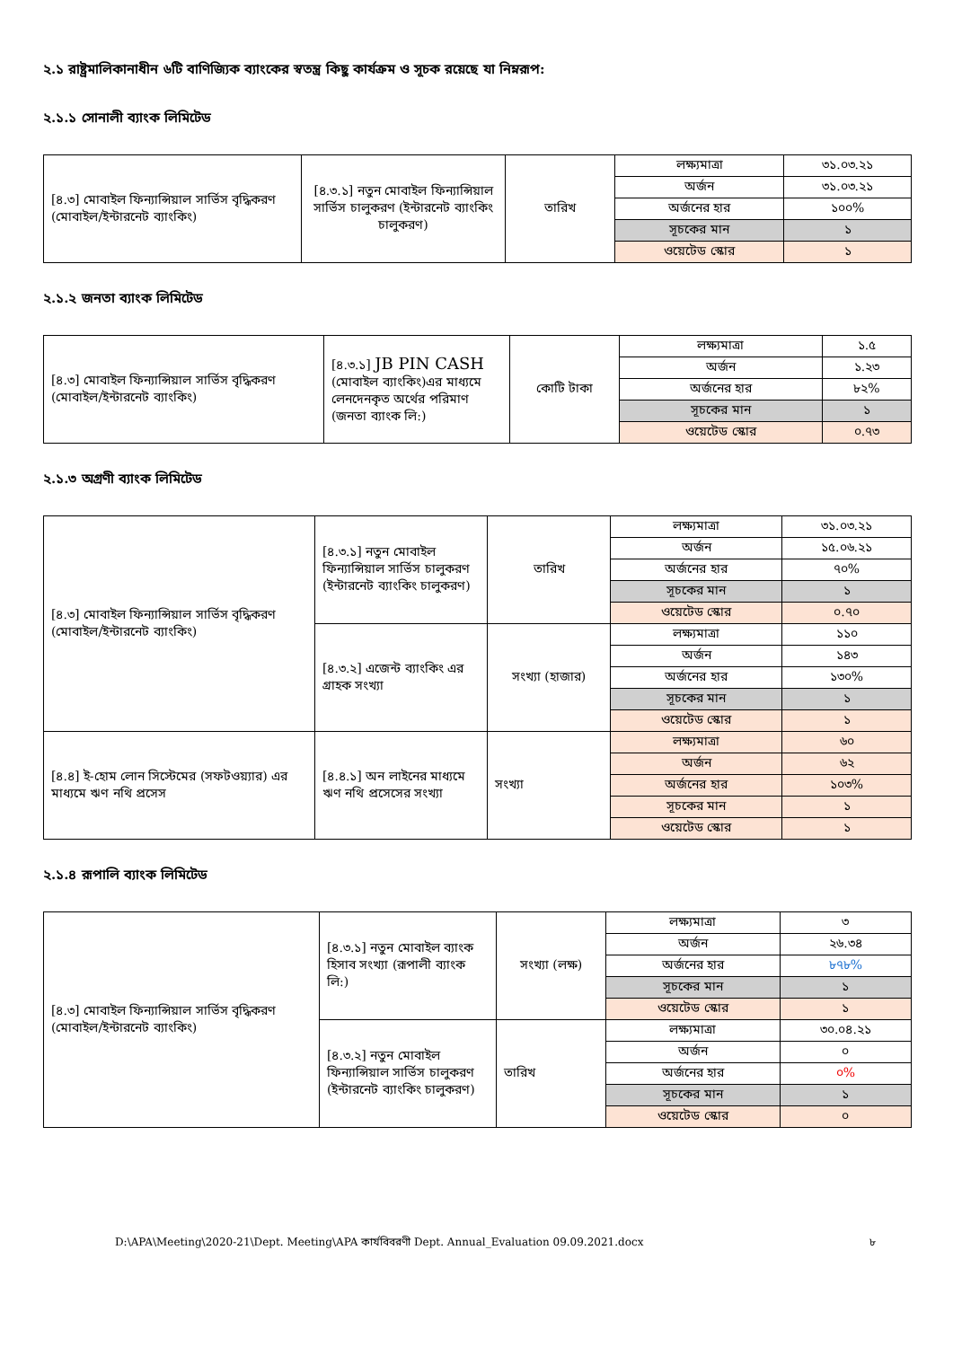২.১ রাষ্ট্রমালিকানাধীন ৬টি বাণিজ্যিক ব্যাংকের স্বতন্ত্র কিছু কার্যক্রম ও সূচক রয়েছে যা নিম্নরূপ:
২.১.১ সোনালী ব্যাংক লিমিটেড
| [৪.৩] মোবাইল ফিন্যান্সিয়াল সার্ভিস বৃদ্ধিকরণ (মোবাইল/ইন্টারনেট ব্যাংকিং) | [৪.৩.১] নতুন মোবাইল ফিন্যান্সিয়াল সার্ভিস চালুকরণ (ইন্টারনেট ব্যাংকিং চালুকরণ) | তারিখ | লক্ষ্যমাত্রা | ৩১.০৩.২১ |
| | | | অর্জন | ৩১.০৩.২১ |
| | | | অর্জনের হার | ১০০% |
| | | | সূচকের মান | ১ |
| | | | ওয়েটেড স্কোর | ১ |
২.১.২ জনতা ব্যাংক লিমিটেড
| [৪.৩] মোবাইল ফিন্যান্সিয়াল সার্ভিস বৃদ্ধিকরণ (মোবাইল/ইন্টারনেট ব্যাংকিং) | [৪.৩.১] JB PIN CASH (মোবাইল ব্যাংকিং)এর মাধ্যমে লেনদেনকৃত অর্থের পরিমাণ (জনতা ব্যাংক লি:) | কোটি টাকা | লক্ষ্যমাত্রা | ১.৫ |
| | | | অর্জন | ১.২৩ |
| | | | অর্জনের হার | ৮২% |
| | | | সূচকের মান | ১ |
| | | | ওয়েটেড স্কোর | ০.৭৩ |
২.১.৩ অগ্রণী ব্যাংক লিমিটেড
| [৪.৩] মোবাইল ফিন্যান্সিয়াল সার্ভিস বৃদ্ধিকরণ (মোবাইল/ইন্টারনেট ব্যাংকিং) | [৪.৩.১] নতুন মোবাইল ফিন্যান্সিয়াল সার্ভিস চালুকরণ (ইন্টারনেট ব্যাংকিং চালুকরণ) | তারিখ | লক্ষ্যমাত্রা | ৩১.০৩.২১ |
| | | | অর্জন | ১৫.০৬.২১ |
| | | | অর্জনের হার | ৭০% |
| | | | সূচকের মান | ১ |
| | | | ওয়েটেড স্কোর | ০.৭০ |
| | [৪.৩.২] এজেন্ট ব্যাংকিং এর গ্রাহক সংখ্যা | সংখ্যা (হাজার) | লক্ষ্যমাত্রা | ১১০ |
| | | | অর্জন | ১৪৩ |
| | | | অর্জনের হার | ১৩০% |
| | | | সূচকের মান | ১ |
| | | | ওয়েটেড স্কোর | ১ |
| [৪.৪] ই-হোম লোন সিস্টেমের (সফটওয়্যার) এর মাধ্যমে ঋণ নথি প্রসেস | [৪.৪.১] অন লাইনের মাধ্যমে ঋণ নথি প্রসেসের সংখ্যা | সংখ্যা | লক্ষ্যমাত্রা | ৬০ |
| | | | অর্জন | ৬২ |
| | | | অর্জনের হার | ১০৩% |
| | | | সূচকের মান | ১ |
| | | | ওয়েটেড স্কোর | ১ |
২.১.৪ রূপালি ব্যাংক লিমিটেড
| [৪.৩] মোবাইল ফিন্যান্সিয়াল সার্ভিস বৃদ্ধিকরণ (মোবাইল/ইন্টারনেট ব্যাংকিং) | [৪.৩.১] নতুন মোবাইল ব্যাংক হিসাব সংখ্যা (রূপালী ব্যাংক লি:) | সংখ্যা (লক্ষ) | লক্ষ্যমাত্রা | ৩ |
| | | | অর্জন | ২৬.৩৪ |
| | | | অর্জনের হার | ৮৭৮% |
| | | | সূচকের মান | ১ |
| | | | ওয়েটেড স্কোর | ১ |
| | [৪.৩.২] নতুন মোবাইল ফিন্যান্সিয়াল সার্ভিস চালুকরণ (ইন্টারনেট ব্যাংকিং চালুকরণ) | তারিখ | লক্ষ্যমাত্রা | ৩০.০৪.২১ |
| | | | অর্জন | ০ |
| | | | অর্জনের হার | ০% |
| | | | সূচকের মান | ১ |
| | | | ওয়েটেড স্কোর | ০ |
D:\APA\Meeting\2020-21\Dept. Meeting\APA কার্যবিবরণী Dept. Annual_Evaluation 09.09.2021.docx ৮